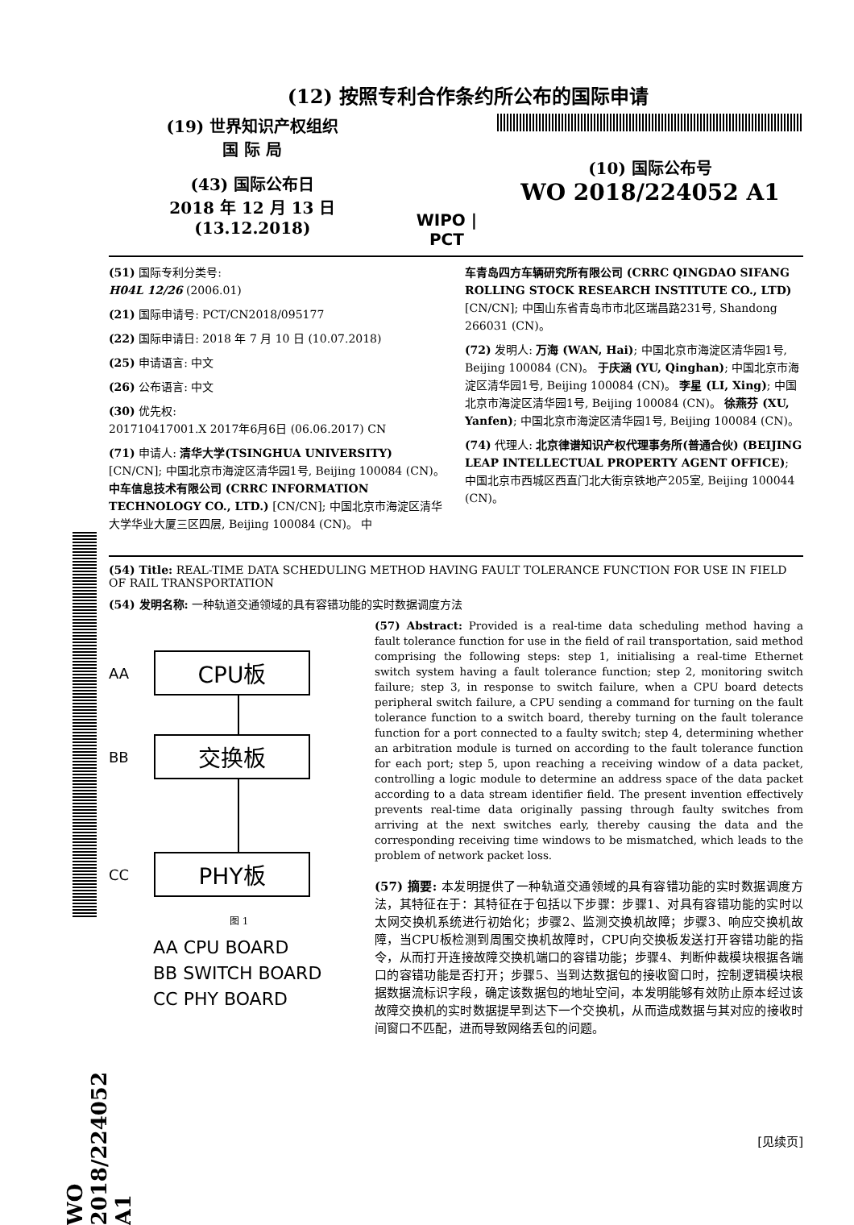(12) 按照专利合作条约所公布的国际申请
(19) 世界知识产权组织
国 际 局
(43) 国际公布日
2018 年 12 月 13 日 (13.12.2018)
WIPO | PCT
(10) 国际公布号
WO 2018/224052 A1
(51) 国际专利分类号:
H04L 12/26 (2006.01)
(21) 国际申请号: PCT/CN2018/095177
(22) 国际申请日: 2018 年 7 月 10 日 (10.07.2018)
(25) 申请语言: 中文
(26) 公布语言: 中文
(30) 优先权:
201710417001.X 2017年6月6日 (06.06.2017) CN
(71) 申请人: 清华大学(TSINGHUA UNIVERSITY) [CN/CN]; 中国北京市海淀区清华园1号, Beijing 100084 (CN)。 中车信息技术有限公司 (CRRC INFORMATION TECHNOLOGY CO., LTD.) [CN/CN]; 中国北京市海淀区清华大学华业大厦三区四层, Beijing 100084 (CN)。 中
车青岛四方车辆研究所有限公司 (CRRC QINGDAO SIFANG ROLLING STOCK RESEARCH INSTITUTE CO., LTD) [CN/CN]; 中国山东省青岛市市北区瑞昌路231号, Shandong 266031 (CN)。
(72) 发明人: 万海 (WAN, Hai); 中国北京市海淀区清华园1号, Beijing 100084 (CN)。 于庆涵 (YU, Qinghan); 中国北京市海淀区清华园1号, Beijing 100084 (CN)。 李星 (LI, Xing); 中国北京市海淀区清华园1号, Beijing 100084 (CN)。 徐燕芬 (XU, Yanfen); 中国北京市海淀区清华园1号, Beijing 100084 (CN)。
(74) 代理人: 北京律谱知识产权代理事务所(普通合伙) (BEIJING LEAP INTELLECTUAL PROPERTY AGENT OFFICE); 中国北京市西城区西直门北大街京铁地产205室, Beijing 100044 (CN)。
(54) Title: REAL-TIME DATA SCHEDULING METHOD HAVING FAULT TOLERANCE FUNCTION FOR USE IN FIELD OF RAIL TRANSPORTATION
(54) 发明名称: 一种轨道交通领域的具有容错功能的实时数据调度方法
AA
CPU板
BB
交换板
CC
PHY板
图 1
AA CPU BOARD
BB SWITCH BOARD
CC PHY BOARD
(57) Abstract: Provided is a real-time data scheduling method having a fault tolerance function for use in the field of rail transportation, said method comprising the following steps: step 1, initialising a real-time Ethernet switch system having a fault tolerance function; step 2, monitoring switch failure; step 3, in response to switch failure, when a CPU board detects peripheral switch failure, a CPU sending a command for turning on the fault tolerance function to a switch board, thereby turning on the fault tolerance function for a port connected to a faulty switch; step 4, determining whether an arbitration module is turned on according to the fault tolerance function for each port; step 5, upon reaching a receiving window of a data packet, controlling a logic module to determine an address space of the data packet according to a data stream identifier field. The present invention effectively prevents real-time data originally passing through faulty switches from arriving at the next switches early, thereby causing the data and the corresponding receiving time windows to be mismatched, which leads to the problem of network packet loss.
(57) 摘要: 本发明提供了一种轨道交通领域的具有容错功能的实时数据调度方法，其特征在于：其特征在于包括以下步骤：步骤1、对具有容错功能的实时以太网交换机系统进行初始化；步骤2、监测交换机故障；步骤3、响应交换机故障，当CPU板检测到周围交换机故障时，CPU向交换板发送打开容错功能的指令，从而打开连接故障交换机端口的容错功能；步骤4、判断仲裁模块根据各端口的容错功能是否打开；步骤5、当到达数据包的接收窗口时，控制逻辑模块根据数据流标识字段，确定该数据包的地址空间，本发明能够有效防止原本经过该故障交换机的实时数据提早到达下一个交换机，从而造成数据与其对应的接收时间窗口不匹配，进而导致网络丢包的问题。
[见续页]
WO 2018/224052 A1